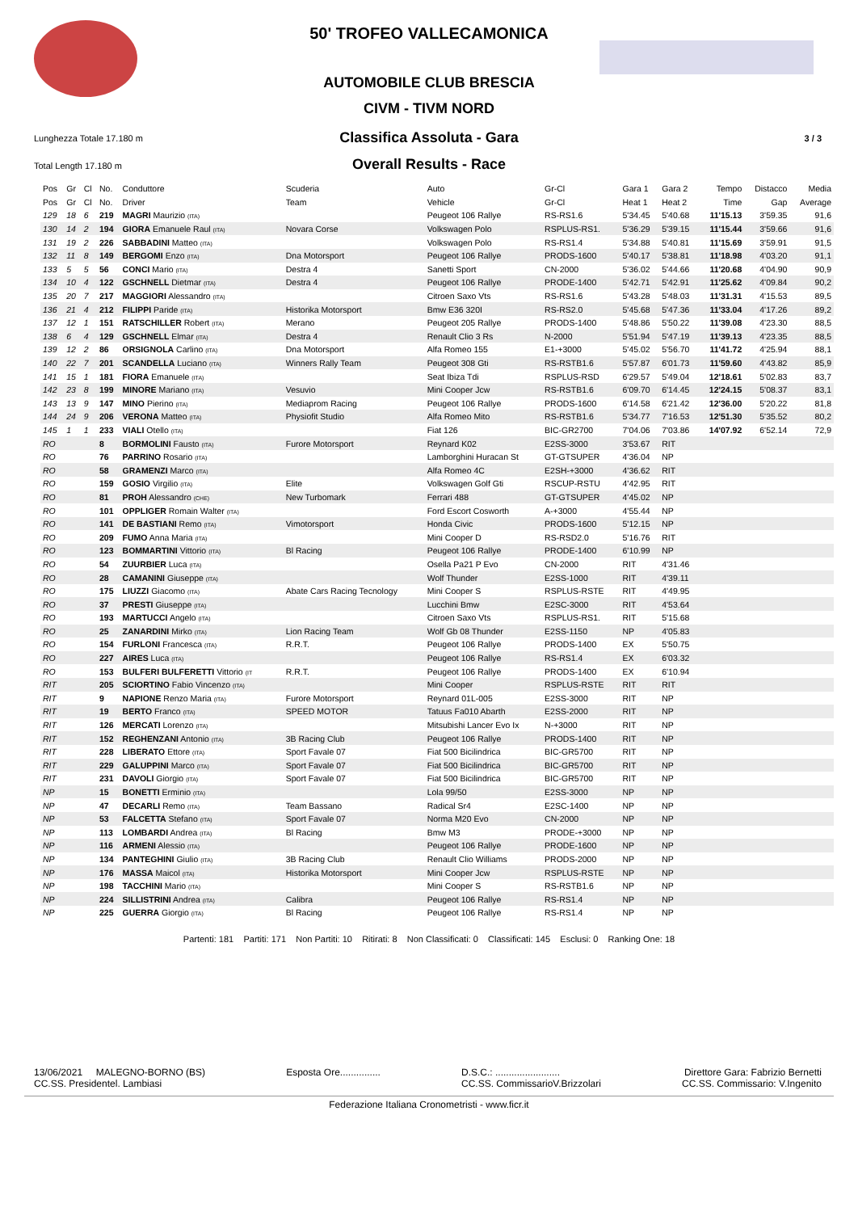50' TROFEO VALLECAMONICA
AUTOMOBILE CLUB BRESCIA
CIVM - TIVM NORD
Lunghezza Totale 17.180 m
Classifica Assoluta - Gara 3 / 3
Total Length 17.180 m
Overall Results - Race
| Pos | Gr | Cl | No. | Conduttore | Scuderia | Auto | Gr-Cl | Gara 1 | Gara 2 | Tempo | Distacco | Media |
| --- | --- | --- | --- | --- | --- | --- | --- | --- | --- | --- | --- | --- |
| Pos | Gr | Cl | No. | Driver | Team | Vehicle | Gr-Cl | Heat 1 | Heat 2 | Time | Gap | Average |
| 129 | 18 | 6 | 219 | MAGRI Maurizio (ITA) | | Peugeot 106 Rallye | RS-RS1.6 | 5'34.45 | 5'40.68 | 11'15.13 | 3'59.35 | 91,6 |
| 130 | 14 | 2 | 194 | GIORA Emanuele Raul (ITA) | Novara Corse | Volkswagen Polo | RSPLUS-RS1. | 5'36.29 | 5'39.15 | 11'15.44 | 3'59.66 | 91,6 |
| 131 | 19 | 2 | 226 | SABBADINI Matteo (ITA) | | Volkswagen Polo | RS-RS1.4 | 5'34.88 | 5'40.81 | 11'15.69 | 3'59.91 | 91,5 |
| 132 | 11 | 8 | 149 | BERGOMI Enzo (ITA) | Dna Motorsport | Peugeot 106 Rallye | PRODS-1600 | 5'40.17 | 5'38.81 | 11'18.98 | 4'03.20 | 91,1 |
| 133 | 5 | 5 | 56 | CONCI Mario (ITA) | Destra 4 | Sanetti Sport | CN-2000 | 5'36.02 | 5'44.66 | 11'20.68 | 4'04.90 | 90,9 |
| 134 | 10 | 4 | 122 | GSCHNELL Dietmar (ITA) | Destra 4 | Peugeot 106 Rallye | PRODE-1400 | 5'42.71 | 5'42.91 | 11'25.62 | 4'09.84 | 90,2 |
| 135 | 20 | 7 | 217 | MAGGIORI Alessandro (ITA) | | Citroen Saxo Vts | RS-RS1.6 | 5'43.28 | 5'48.03 | 11'31.31 | 4'15.53 | 89,5 |
| 136 | 21 | 4 | 212 | FILIPPI Paride (ITA) | Historika Motorsport | Bmw E36 320I | RS-RS2.0 | 5'45.68 | 5'47.36 | 11'33.04 | 4'17.26 | 89,2 |
| 137 | 12 | 1 | 151 | RATSCHILLER Robert (ITA) | Merano | Peugeot 205 Rallye | PRODS-1400 | 5'48.86 | 5'50.22 | 11'39.08 | 4'23.30 | 88,5 |
| 138 | 6 | 4 | 129 | GSCHNELL Elmar (ITA) | Destra 4 | Renault Clio 3 Rs | N-2000 | 5'51.94 | 5'47.19 | 11'39.13 | 4'23.35 | 88,5 |
| 139 | 12 | 2 | 86 | ORSIGNOLA Carlino (ITA) | Dna Motorsport | Alfa Romeo 155 | E1-+3000 | 5'45.02 | 5'56.70 | 11'41.72 | 4'25.94 | 88,1 |
| 140 | 22 | 7 | 201 | SCANDELLA Luciano (ITA) | Winners Rally Team | Peugeot 308 Gti | RS-RSTB1.6 | 5'57.87 | 6'01.73 | 11'59.60 | 4'43.82 | 85,9 |
| 141 | 15 | 1 | 181 | FIORA Emanuele (ITA) | | Seat Ibiza Tdi | RSPLUS-RSD | 6'29.57 | 5'49.04 | 12'18.61 | 5'02.83 | 83,7 |
| 142 | 23 | 8 | 199 | MINORE Mariano (ITA) | Vesuvio | Mini Cooper Jcw | RS-RSTB1.6 | 6'09.70 | 6'14.45 | 12'24.15 | 5'08.37 | 83,1 |
| 143 | 13 | 9 | 147 | MINO Pierino (ITA) | Mediaprom Racing | Peugeot 106 Rallye | PRODS-1600 | 6'14.58 | 6'21.42 | 12'36.00 | 5'20.22 | 81,8 |
| 144 | 24 | 9 | 206 | VERONA Matteo (ITA) | Physiofit Studio | Alfa Romeo Mito | RS-RSTB1.6 | 5'34.77 | 7'16.53 | 12'51.30 | 5'35.52 | 80,2 |
| 145 | 1 | 1 | 233 | VIALI Otello (ITA) | | Fiat 126 | BIC-GR2700 | 7'04.06 | 7'03.86 | 14'07.92 | 6'52.14 | 72,9 |
| RO | | | 8 | BORMOLINI Fausto (ITA) | Furore Motorsport | Reynard K02 | E2SS-3000 | 3'53.67 | RIT | | | |
| RO | | | 76 | PARRINO Rosario (ITA) | | Lamborghini Huracan St | GT-GTSUPER | 4'36.04 | NP | | | |
| RO | | | 58 | GRAMENZI Marco (ITA) | | Alfa Romeo 4C | E2SH-+3000 | 4'36.62 | RIT | | | |
| RO | | | 159 | GOSIO Virgilio (ITA) | Elite | Volkswagen Golf Gti | RSCUP-RSTU | 4'42.95 | RIT | | | |
| RO | | | 81 | PROH Alessandro (CHE) | New Turbomark | Ferrari 488 | GT-GTSUPER | 4'45.02 | NP | | | |
| RO | | | 101 | OPPLIGER Romain Walter (ITA) | | Ford Escort Cosworth | A-+3000 | 4'55.44 | NP | | | |
| RO | | | 141 | DE BASTIANI Remo (ITA) | Vimotorsport | Honda Civic | PRODS-1600 | 5'12.15 | NP | | | |
| RO | | | 209 | FUMO Anna Maria (ITA) | | Mini Cooper D | RS-RSD2.0 | 5'16.76 | RIT | | | |
| RO | | | 123 | BOMMARTINI Vittorio (ITA) | Bl Racing | Peugeot 106 Rallye | PRODE-1400 | 6'10.99 | NP | | | |
| RO | | | 54 | ZUURBIER Luca (ITA) | | Osella Pa21 P Evo | CN-2000 | RIT | 4'31.46 | | | |
| RO | | | 28 | CAMANINI Giuseppe (ITA) | | Wolf Thunder | E2SS-1000 | RIT | 4'39.11 | | | |
| RO | | | 175 | LIUZZI Giacomo (ITA) | Abate Cars Racing Tecnology | Mini Cooper S | RSPLUS-RSTE | RIT | 4'49.95 | | | |
| RO | | | 37 | PRESTI Giuseppe (ITA) | | Lucchini Bmw | E2SC-3000 | RIT | 4'53.64 | | | |
| RO | | | 193 | MARTUCCI Angelo (ITA) | | Citroen Saxo Vts | RSPLUS-RS1. | RIT | 5'15.68 | | | |
| RO | | | 25 | ZANARDINI Mirko (ITA) | Lion Racing Team | Wolf Gb 08 Thunder | E2SS-1150 | NP | 4'05.83 | | | |
| RO | | | 154 | FURLONI Francesca (ITA) | R.R.T. | Peugeot 106 Rallye | PRODS-1400 | EX | 5'50.75 | | | |
| RO | | | 227 | AIRES Luca (ITA) | | Peugeot 106 Rallye | RS-RS1.4 | EX | 6'03.32 | | | |
| RO | | | 153 | BULFERI BULFERETTI Vittorio (IT | R.R.T. | Peugeot 106 Rallye | PRODS-1400 | EX | 6'10.94 | | | |
| RIT | | | 205 | SCIORTINO Fabio Vincenzo (ITA) | | Mini Cooper | RSPLUS-RSTE | RIT | RIT | | | |
| RIT | | | 9 | NAPIONE Renzo Maria (ITA) | Furore Motorsport | Reynard 01L-005 | E2SS-3000 | RIT | NP | | | |
| RIT | | | 19 | BERTO Franco (ITA) | SPEED MOTOR | Tatuus Fa010 Abarth | E2SS-2000 | RIT | NP | | | |
| RIT | | | 126 | MERCATI Lorenzo (ITA) | | Mitsubishi Lancer Evo Ix | N-+3000 | RIT | NP | | | |
| RIT | | | 152 | REGHENZANI Antonio (ITA) | 3B Racing Club | Peugeot 106 Rallye | PRODS-1400 | RIT | NP | | | |
| RIT | | | 228 | LIBERATO Ettore (ITA) | Sport Favale 07 | Fiat 500 Bicilindrica | BIC-GR5700 | RIT | NP | | | |
| RIT | | | 229 | GALUPPINI Marco (ITA) | Sport Favale 07 | Fiat 500 Bicilindrica | BIC-GR5700 | RIT | NP | | | |
| RIT | | | 231 | DAVOLI Giorgio (ITA) | Sport Favale 07 | Fiat 500 Bicilindrica | BIC-GR5700 | RIT | NP | | | |
| NP | | | 15 | BONETTI Erminio (ITA) | | Lola 99/50 | E2SS-3000 | NP | NP | | | |
| NP | | | 47 | DECARLI Remo (ITA) | Team Bassano | Radical Sr4 | E2SC-1400 | NP | NP | | | |
| NP | | | 53 | FALCETTA Stefano (ITA) | Sport Favale 07 | Norma M20 Evo | CN-2000 | NP | NP | | | |
| NP | | | 113 | LOMBARDI Andrea (ITA) | Bl Racing | Bmw M3 | PRODE-+3000 | NP | NP | | | |
| NP | | | 116 | ARMENI Alessio (ITA) | | Peugeot 106 Rallye | PRODE-1600 | NP | NP | | | |
| NP | | | 134 | PANTEGHINI Giulio (ITA) | 3B Racing Club | Renault Clio Williams | PRODS-2000 | NP | NP | | | |
| NP | | | 176 | MASSA Maicol (ITA) | Historika Motorsport | Mini Cooper Jcw | RSPLUS-RSTE | NP | NP | | | |
| NP | | | 198 | TACCHINI Mario (ITA) | | Mini Cooper S | RS-RSTB1.6 | NP | NP | | | |
| NP | | | 224 | SILLISTRINI Andrea (ITA) | Calibra | Peugeot 106 Rallye | RS-RS1.4 | NP | NP | | | |
| NP | | | 225 | GUERRA Giorgio (ITA) | Bl Racing | Peugeot 106 Rallye | RS-RS1.4 | NP | NP | | | |
Partenti: 181 Partiti: 171 Non Partiti: 10 Ritirati: 8 Non Classificati: 0 Classificati: 145 Esclusi: 0 Ranking One: 18
13/06/2021 MALEGNO-BORNO (BS)
CC.SS. Presidentel. Lambiasi
Esposta Ore............... D.S.C.: ........................
CC.SS. CommissarioV.Brizzolari
Direttore Gara: Fabrizio Bernetti
CC.SS. Commissario: V.Ingenito
Federazione Italiana Cronometristi - www.ficr.it